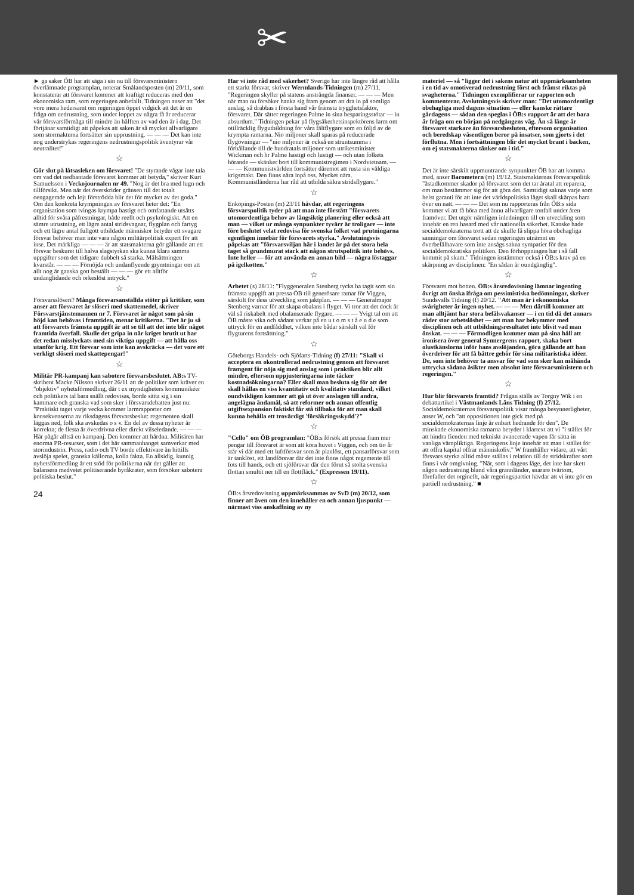✂
► ga saker ÖB har att säga i sin nu till försvarsministern överlämnade programplan, noterar Smålandsposten (m) 20/11, som konstaterar att försvaret kommer att kraftigt reduceras med den ekonomiska ram, som regeringen anbefallt. Tidningen anser att "det vore mera hedersamt om regeringen öppet vidgick att det är en fråga om nedrustning, som under loppet av några få år reducerar vår försvarsförmåga till mindre än hälften av vad den är i dag. Det förtjänar samtidigt att påpekas att saken är så mycket allvarligare som stormakterna fortsätter sin upprustning. — — — Det kan inte nog understrykas regeringens nedrustningspolitik äventyrar vår neutralitet!"
☆
Gör slut på låtsasleken om försvaret! "De styrande vågar inte tala om vad det nedbantade försvaret kommer att betyda," skriver Kurt Samuelsson i Veckojournalen nr 49. "Nog är det bra med lugn och tillförsikt. Men när det överskrider gränsen till det totalt oengagerade och lojt förströdda blir det för mycket av det goda." Om den konkreta krympningen av försvaret heter det: "En organisation som tvingas krympa hastigt och omfattande utsätts alltid för svåra påfrestningar, både reellt och psykologiskt. Att en sämre utrustning, ett lägre antal stridsvagnar, flygplan och fartyg och ett lägre antal fullgott utbildade människor betyder ett svagare försvar behöver man inte vara någon militärpolitisk expert för att inse. Det märkliga — — — är att statsmakterna gör gällande att ett försvar beskuret till halva slagstyrkan ska kunna klara samma uppgifter som det tidigare dubbelt så starka. Målsättningen kvarstår. — — — Förnöjda och undanflyende grymtningar om att allt nog är ganska gott beställt — — — gör ett alltför undanglidande och orkeslöst intryck."
☆
Försvarsslöseri? Många försvarsanställda stöter på kritiker, som anser att försvaret är slöseri med skattemedel, skriver Försvarstjänstemannen nr 7. Försvaret är något som på sin höjd kan behövas i framtiden, menar kritikerna. "Det är ju så att försvarets främsta uppgift är att se till att det inte blir något framtida överfall. Skulle det gripa in när kriget brutit ut har det redan misslyckats med sin viktiga uppgift — att hålla oss utanför krig. Ett försvar som inte kan avskräcka — det vore ett verkligt slöseri med skattepengar!"
☆
Militär PR-kampanj kan sabotere försvarsbeslutet. AB:s TV-skribent Macke Nilsson skriver 26/11 att de politiker som kräver en "objektiv" nyhetsförmedling, där t ex myndigheters kommunikéer och politikers tal bara snällt redovisas, borde sätta sig i sin kammare och granska vad som sker i försvarsdebatten just nu: "Praktiskt taget varje vecka kommer larmrapporter om konsekvenserna av riksdagens försvarsbeslut: regementen skall läggas ned, folk ska avskedas o s v. En del av dessa nyheter är korrekta; de flesta är överdrivna eller direkt vilseledande. — — — Här pågår alltså en kampanj. Den kommer att hårdna. Militären har enorma PR-resurser, som i det här sammanhanget samverkar med storindustrin. Press, radio och TV borde effektivare än hittills avslöja spelet, granska källorna, kolla fakta. En allsidig, kunnig nyhetsförmedling är ett stöd för politikerna när det gäller att balansera medvetet politiserande byråkrater, som försöker sabotera politiska beslut."
24
Har vi inte råd med säkerhet? Sverige har inte längre råd att hålla ett starkt försvar, skriver Wermlands-Tidningen (m) 27/11. "Regeringen skyller på statens ansträngda finanser. — — — Men när man nu försöker hanka sig fram genom att dra in på somliga anslag, så drabbas i första hand vår främsta trygghetsfaktor, försvaret. Där sätter regeringen Palme in sina besparingsstötar — in absurdum." Tidningen pekar på flygsäkerhetsinspektörens larm om otillräcklig flygutbildning för våra fältflygare som en följd av de krympta ramarna. Nio miljoner skall sparas på reducerade flygövningar — "nio miljoner är också en struntsumma i förhållande till de hundratals miljoner som utrikesminister Wickman och hr Palme hastigt och lustigt — och utan folkets hörande — skänker bort till kommunistregimen i Nordvietnam. — — — Kommunistvärlden fortsätter däremot att rusta sin väldiga krigsmakt. Den finns nära inpå oss. Mycket nära. Kommunistländerna har råd att utbilda säkra stridsflygare."
☆
Enköpings-Posten (m) 23/11 hävdar, att regeringens försvarspolitik tyder på att man inte förstått "försvarets utomordentliga behov av långsiktig planering eller också att man — vilket ur många synpunkter tyvärr är troligare — inte före beslutet velat redovisa för svenska folket vad prutningarna egentligen innebär för försvarets styrka." Avslutningsvis påpekas att "försvarsviljan här i landet är på det stora hela taget så grundmurat stark att någon strutspolitik inte behövs. Inte heller — för att använda en annan bild — några löstaggar på igelkotten."
☆
Arbetet (s) 28/11: "Flyggeneralen Stenberg tycks ha tagit som sin främsta uppgift att pressa ÖB till generösare ramar för Viggen, särskilt för dess utveckling som jaktplan. — — — Generalmajor Stenberg varnar för att skapa obalans i flyget. Vi tror att det dock är väl så riskabelt med obalanserade flygare. — — — Yvigt tal om att ÖB måste vika och sådant verkar på en u t o m s t å e n d e som uttryck för en andfåddhet, vilken inte bådar särskilt väl för flygturens fortsättning."
☆
Göteborgs Handels- och Sjöfarts-Tidning (f) 27/11: "Skall vi acceptera en okontrollerad nedrustning genom att försvaret framgent får nöja sig med anslag som i praktiken blir allt mindre, eftersom uppjusteringarna inte täcker kostnadsökningarna? Eller skall man besluta sig för att det skall hållas en viss kvantitativ och kvalitativ standard, vilket oundvikligen kommer att gå ut över anslagen till andra, angelägna ändamål, så att reformer och annan offentlig utgiftsexpansion faktiskt får stå tillbaka för att man skall kunna behålla ett trovärdigt 'försäkringsskydd'?"
☆
"Cello" om ÖB programlan: "ÖB:s försök att pressa fram mer pengar till försvaret är som att köra huvet i Viggen, och om tio år står vi där med ett luftförsvar som är planlöst, ett pansarförsvar som är tanklöst, ett landförsvar där det inte finns något regemente till fots till hands, och ett sjöförsvar där den förut så stolta svenska flottan smultit ner till en flottfläck." (Expressen 19/11).
☆
ÖB:s årsredovisning uppmärksammas av SvD (m) 20/12, som finner att även om den innehåller en och annan ljuspunkt — närmast viss anskaffning av ny
materiel — så "ligger det i sakens natur att uppmärksamheten i en tid av omotiverad nedrustning först och främst riktas på svagheterna." Tidningen exemplifierar ur rapporten och kommenterar. Avslutningsvis skriver man: "Det utomordentligt obehagliga med dagens situation — eller kanske rättare gårdagens — sådan den speglas i ÖB:s rapport är att det bara är fråga om en början på nedgångens väg. Än så länge är försvaret starkare än försvarsbesluten, eftersom organisation och beredskap väsentligen beror på insatser, som gjorts i det förflutna. Men i fortsättningen blir det mycket brant i backen, om ej statsmakterna tänker om i tid."
☆
Det är inte särskilt uppmuntrande synpunkter ÖB har att komma med, anser Barometern (m) 19/12. Statsmakternas försvarspolitik "åstadkommer skador på försvaret som det tar åratal att reparera, om man bestämmer sig för att göra det. Samtidigt saknas varje som helst garanti för att inte det världspolitiska läget skall skärpas bara över en natt. — — — Det som nu rapporteras från ÖB:s sida kommer vi att få höra med ännu allvarligare tonfall under åren framöver. Det utgör nämligen inledningen till en utveckling som innebär en ren hasard med vår nationella säkerhet. Kanske hade socialdemokraterna trott att de skulle få slippa höra obehagliga sanningar om försvaret sedan regeringen utnämnt en överbefälhavare som inte ansågs sakna sympatier för den socialdemokratiska politiken. Den förhoppningen har i så fall kommit på skam." Tidningen instämmer också i ÖB:s krav på en skärpning av disciplinen: "En sådan är oundgänglig".
☆
Försvaret mot botten. ÖB:s årsredovisning lämnar ingenting övrigt att önska ifråga om pessimistiska bedömningar, skriver Sundsvalls Tidning (f) 20/12. "Att man är i ekonomiska svårigheter är ingen nyhet. — — — Men därtill kommer att man alltjämt har stora befälsvakanser — i en tid då det annars råder stor arbetslöshet — att man har bekymmer med disciplinen och att utbildningsresultatet inte blivit vad man önskat. — — — Förmodligen kommer man på sina håll att ironisera över general Synnergrens rapport, skaka bort olustkänslorna inför hans avslöjanden, göra gällande att han överdriver för att få bättre gehör för sina militaristiska idéer. De, som inte behöver ta ansvar för vad som sker kan måhända uttrycka sådana åsikter men absolut inte försvarsministern och regeringen."
☆
Hur blir försvarets framtid? Frågan ställs av Torgny Wik i en debattartikel i Västmanlands Läns Tidning (f) 27/12. Socialdemokraternas försvarspolitik visar många besynnerligheter, anser W, och "att oppositionen inte gick med på socialdemokraternas linje är enbart hedrande för den". De minskade ekonomiska ramarna betyder i klartext att vi "i stället för att hindra fienden med tekniskt avancerade vapen får sätta in vanliga värnpliktiga. Regeringens linje innebär att man i stället för att offra kapital offrar människoliv." W framhåller vidare, att vårt försvars styrka alltid måste ställas i relation till de stridskrafter som finns i vår omgivning. "När, som i dagens läge, det inte har skett någon nedrustning bland våra grannländer, snarare tvärtom, förefaller det orginellt, när regeringspartiet hävdar att vi inte gör en partiell nedrustning." ■